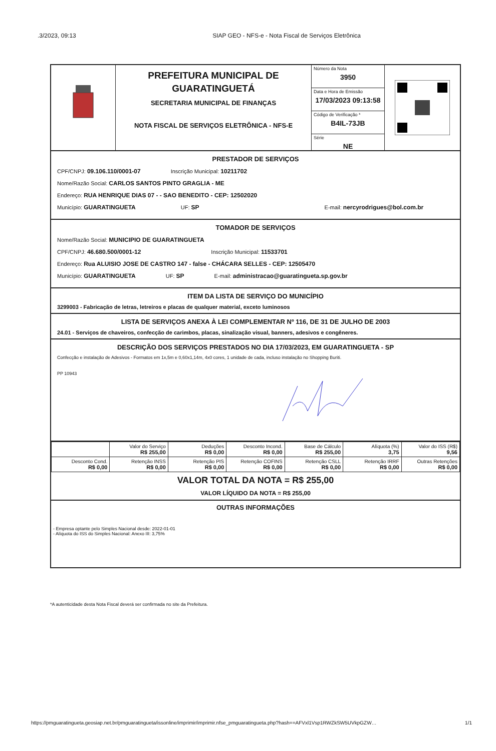.3/2023, 09:13 SIAP GEO - NFS-e - Nota Fiscal de Serviços Eletrônica
PREFEITURA MUNICIPAL DE
GUARATINGUETÁ
SECRETARIA MUNICIPAL DE FINANÇAS
NOTA FISCAL DE SERVIÇOS ELETRÔNICA - NFS-E
Número da Nota
3950
Data e Hora de Emissão
17/03/2023 09:13:58
Código de Verificação *
B4IL-73JB
Série
NE
PRESTADOR DE SERVIÇOS
CPF/CNPJ: 09.106.110/0001-07 Inscrição Municipal: 10211702
Nome/Razão Social: CARLOS SANTOS PINTO GRAGLIA - ME
Endereço: RUA HENRIQUE DIAS 07 - - SAO BENEDITO - CEP: 12502020
Município: GUARATINGUETA UF: SP E-mail: nercyrodrigues@bol.com.br
TOMADOR DE SERVIÇOS
Nome/Razão Social: MUNICIPIO DE GUARATINGUETA
CPF/CNPJ: 46.680.500/0001-12 Inscrição Municipal: 11533701
Endereço: Rua ALUISIO JOSE DE CASTRO 147 - false - CHÁCARA SELLES - CEP: 12505470
Município: GUARATINGUETA UF: SP E-mail: administracao@guaratingueta.sp.gov.br
ITEM DA LISTA DE SERVIÇO DO MUNICÍPIO
3299003 - Fabricação de letras, letreiros e placas de qualquer material, exceto luminosos
LISTA DE SERVIÇOS ANEXA À LEI COMPLEMENTAR Nº 116, DE 31 DE JULHO DE 2003
24.01 - Serviços de chaveiros, confecção de carimbos, placas, sinalização visual, banners, adesivos e congêneres.
DESCRIÇÃO DOS SERVIÇOS PRESTADOS NO DIA 17/03/2023, EM GUARATINGUETA - SP
Confecção e instalação de Adesivos - Formatos em 1x,5m e 0,60x1,14m, 4x0 cores, 1 unidade de cada, incluso instalação no Shopping Buriti.
PP 10943
| | Valor do Serviço R$ 255,00 | Deduções R$ 0,00 | Desconto Incond. R$ 0,00 | Base de Cálculo R$ 255,00 | Alíquota (%) 3,75 | Valor do ISS (R$) 9,56 |
| Desconto Cond. R$ 0,00 | Retenção INSS R$ 0,00 | Retenção PIS R$ 0,00 | Retenção COFINS R$ 0,00 | Retenção CSLL R$ 0,00 | Retenção IRRF R$ 0,00 | Outras Retenções R$ 0,00 |
VALOR TOTAL DA NOTA = R$ 255,00
VALOR LÍQUIDO DA NOTA = R$ 255,00
OUTRAS INFORMAÇÕES
- Empresa optante pelo Simples Nacional desde: 2022-01-01
- Alíquota do ISS do Simples Nacional: Anexo III: 3,75%
*A autenticidade desta Nota Fiscal deverá ser confirmada no site da Prefeitura.
https://pmguaratingueta.geosiap.net.br/pmguaratingueta/issonline/imprimir/imprimir.nfse_pmguaratingueta.php?hash==AFVxl1Vsp1RWZkSW5UVkpGZW… 1/1